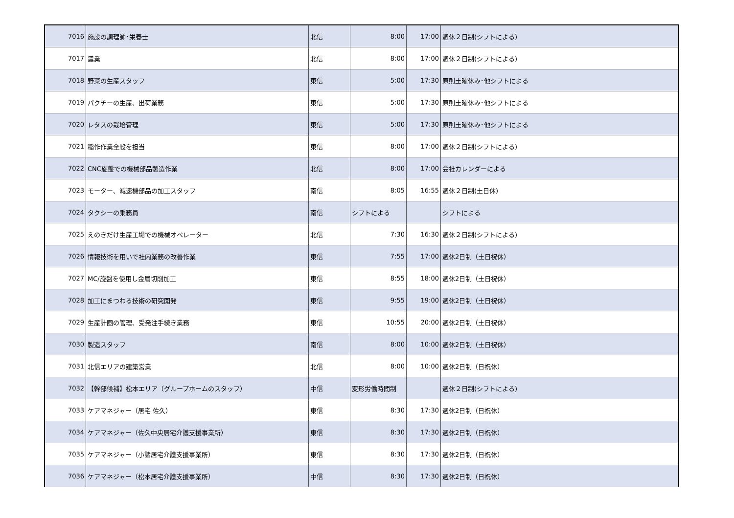| 7016 | 施設の調理師･栄養士 | 北信 | 8:00 | 17:00 | 週休２日制(シフトによる) |
| 7017 | 農業 | 北信 | 8:00 | 17:00 | 週休２日制(シフトによる) |
| 7018 | 野菜の生産スタッフ | 東信 | 5:00 | 17:30 | 原則土曜休み･他シフトによる |
| 7019 | パクチーの生産、出荷業務 | 東信 | 5:00 | 17:30 | 原則土曜休み･他シフトによる |
| 7020 | レタスの栽培管理 | 東信 | 5:00 | 17:30 | 原則土曜休み･他シフトによる |
| 7021 | 稲作作業全般を担当 | 東信 | 8:00 | 17:00 | 週休２日制(シフトによる) |
| 7022 | CNC旋盤での機械部品製造作業 | 北信 | 8:00 | 17:00 | 会社カレンダーによる |
| 7023 | モーター、減速機部品の加工スタッフ | 南信 | 8:05 | 16:55 | 週休２日制(土日休) |
| 7024 | タクシーの乗務員 | 南信 | シフトによる | | シフトによる |
| 7025 | えのきだけ生産工場での機械オペレーター | 北信 | 7:30 | 16:30 | 週休２日制(シフトによる) |
| 7026 | 情報技術を用いで社内業務の改善作業 | 東信 | 7:55 | 17:00 | 週休2日制（土日祝休） |
| 7027 | MC/旋盤を使用し金属切削加工 | 東信 | 8:55 | 18:00 | 週休2日制（土日祝休） |
| 7028 | 加工にまつわる技術の研究開発 | 東信 | 9:55 | 19:00 | 週休2日制（土日祝休） |
| 7029 | 生産計画の管理、受発注手続き業務 | 東信 | 10:55 | 20:00 | 週休2日制（土日祝休） |
| 7030 | 製造スタッフ | 南信 | 8:00 | 10:00 | 週休2日制（土日祝休） |
| 7031 | 北信エリアの建築営業 | 北信 | 8:00 | 10:00 | 週休2日制（日祝休） |
| 7032 | 【幹部候補】松本エリア（グループホームのスタッフ） | 中信 | 変形労働時間制 | | 週休２日制(シフトによる) |
| 7033 | ケアマネジャー（居宅 佐久） | 東信 | 8:30 | 17:30 | 週休2日制（日祝休） |
| 7034 | ケアマネジャー（佐久中央居宅介護支援事業所） | 東信 | 8:30 | 17:30 | 週休2日制（日祝休） |
| 7035 | ケアマネジャー（小諸居宅介護支援事業所） | 東信 | 8:30 | 17:30 | 週休2日制（日祝休） |
| 7036 | ケアマネジャー（松本居宅介護支援事業所） | 中信 | 8:30 | 17:30 | 週休2日制（日祝休） |